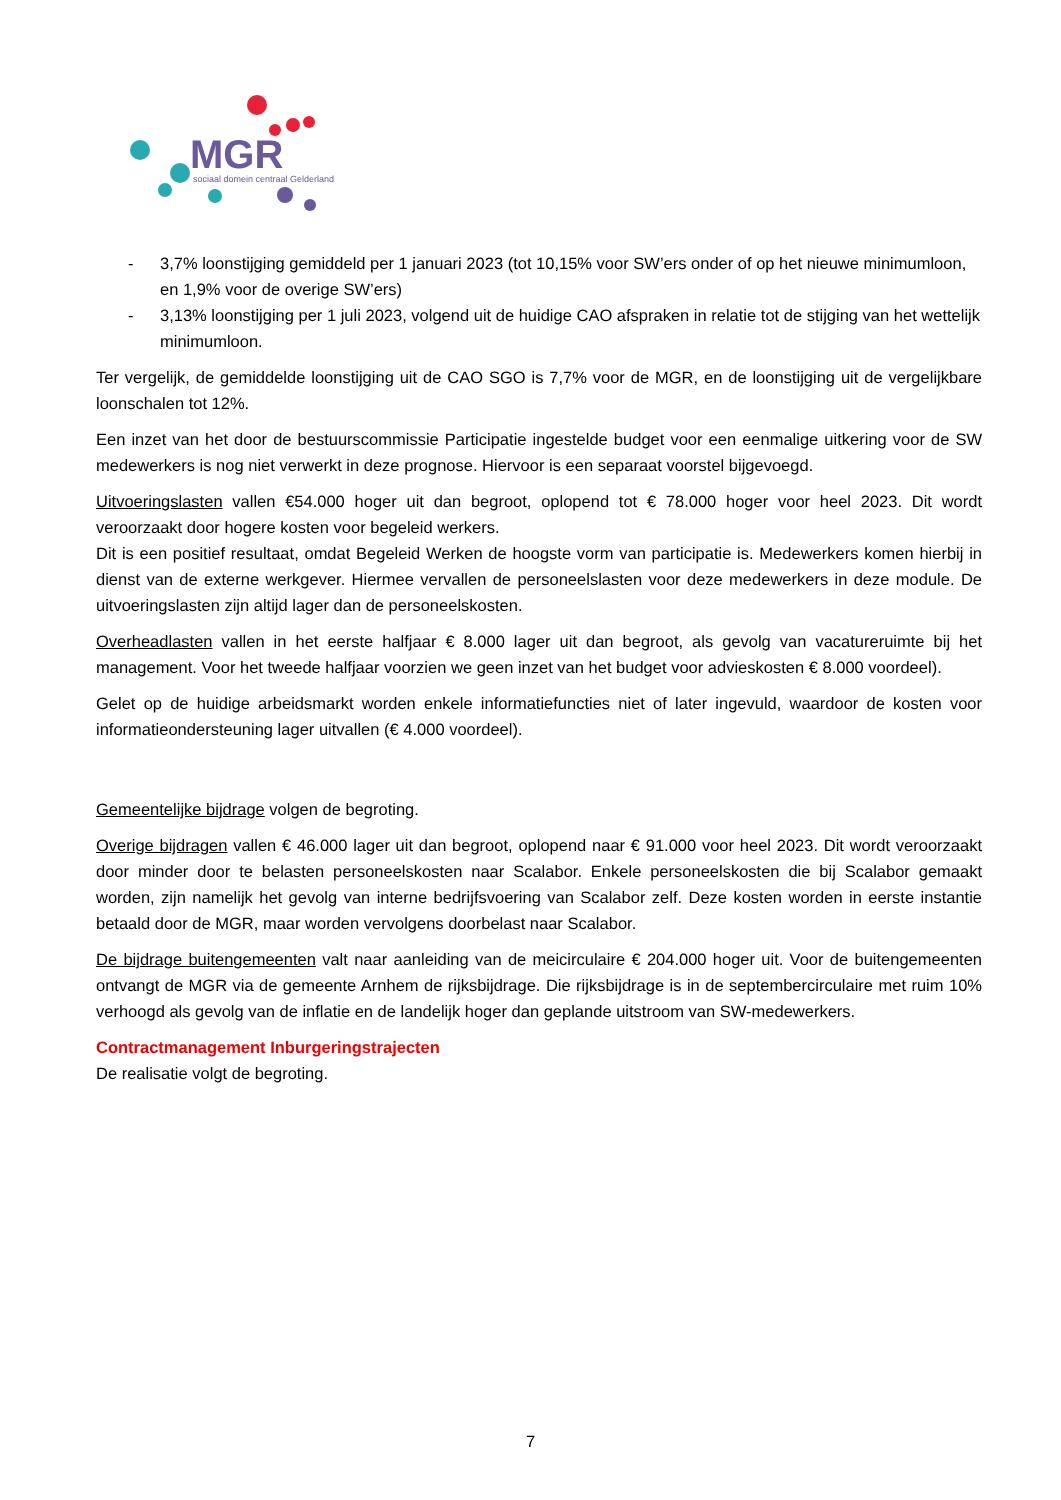MGR
sociaal domein centraal Gelderland
- 3,7% loonstijging gemiddeld per 1 januari 2023 (tot 10,15% voor SW’ers onder of op het nieuwe minimumloon, en 1,9% voor de overige SW’ers)
- 3,13% loonstijging per 1 juli 2023, volgend uit de huidige CAO afspraken in relatie tot de stijging van het wettelijk minimumloon.
Ter vergelijk, de gemiddelde loonstijging uit de CAO SGO is 7,7% voor de MGR, en de loonstijging uit de vergelijkbare loonschalen tot 12%.
Een inzet van het door de bestuurscommissie Participatie ingestelde budget voor een eenmalige uitkering voor de SW medewerkers is nog niet verwerkt in deze prognose. Hiervoor is een separaat voorstel bijgevoegd.
Uitvoeringslasten vallen €54.000 hoger uit dan begroot, oplopend tot € 78.000 hoger voor heel 2023. Dit wordt veroorzaakt door hogere kosten voor begeleid werkers.
Dit is een positief resultaat, omdat Begeleid Werken de hoogste vorm van participatie is. Medewerkers komen hierbij in dienst van de externe werkgever. Hiermee vervallen de personeelslasten voor deze medewerkers in deze module. De uitvoeringslasten zijn altijd lager dan de personeelskosten.
Overheadlasten vallen in het eerste halfjaar € 8.000 lager uit dan begroot, als gevolg van vacatureruimte bij het management. Voor het tweede halfjaar voorzien we geen inzet van het budget voor advieskosten € 8.000 voordeel).
Gelet op de huidige arbeidsmarkt worden enkele informatiefuncties niet of later ingevuld, waardoor de kosten voor informatieondersteuning lager uitvallen (€ 4.000 voordeel).
Gemeentelijke bijdrage volgen de begroting.
Overige bijdragen vallen € 46.000 lager uit dan begroot, oplopend naar € 91.000 voor heel 2023. Dit wordt veroorzaakt door minder door te belasten personeelskosten naar Scalabor. Enkele personeelskosten die bij Scalabor gemaakt worden, zijn namelijk het gevolg van interne bedrijfsvoering van Scalabor zelf. Deze kosten worden in eerste instantie betaald door de MGR, maar worden vervolgens doorbelast naar Scalabor.
De bijdrage buitengemeenten valt naar aanleiding van de meicirculaire € 204.000 hoger uit. Voor de buitengemeenten ontvangt de MGR via de gemeente Arnhem de rijksbijdrage. Die rijksbijdrage is in de septembercirculaire met ruim 10% verhoogd als gevolg van de inflatie en de landelijk hoger dan geplande uitstroom van SW-medewerkers.
Contractmanagement Inburgeringstrajecten
De realisatie volgt de begroting.
7